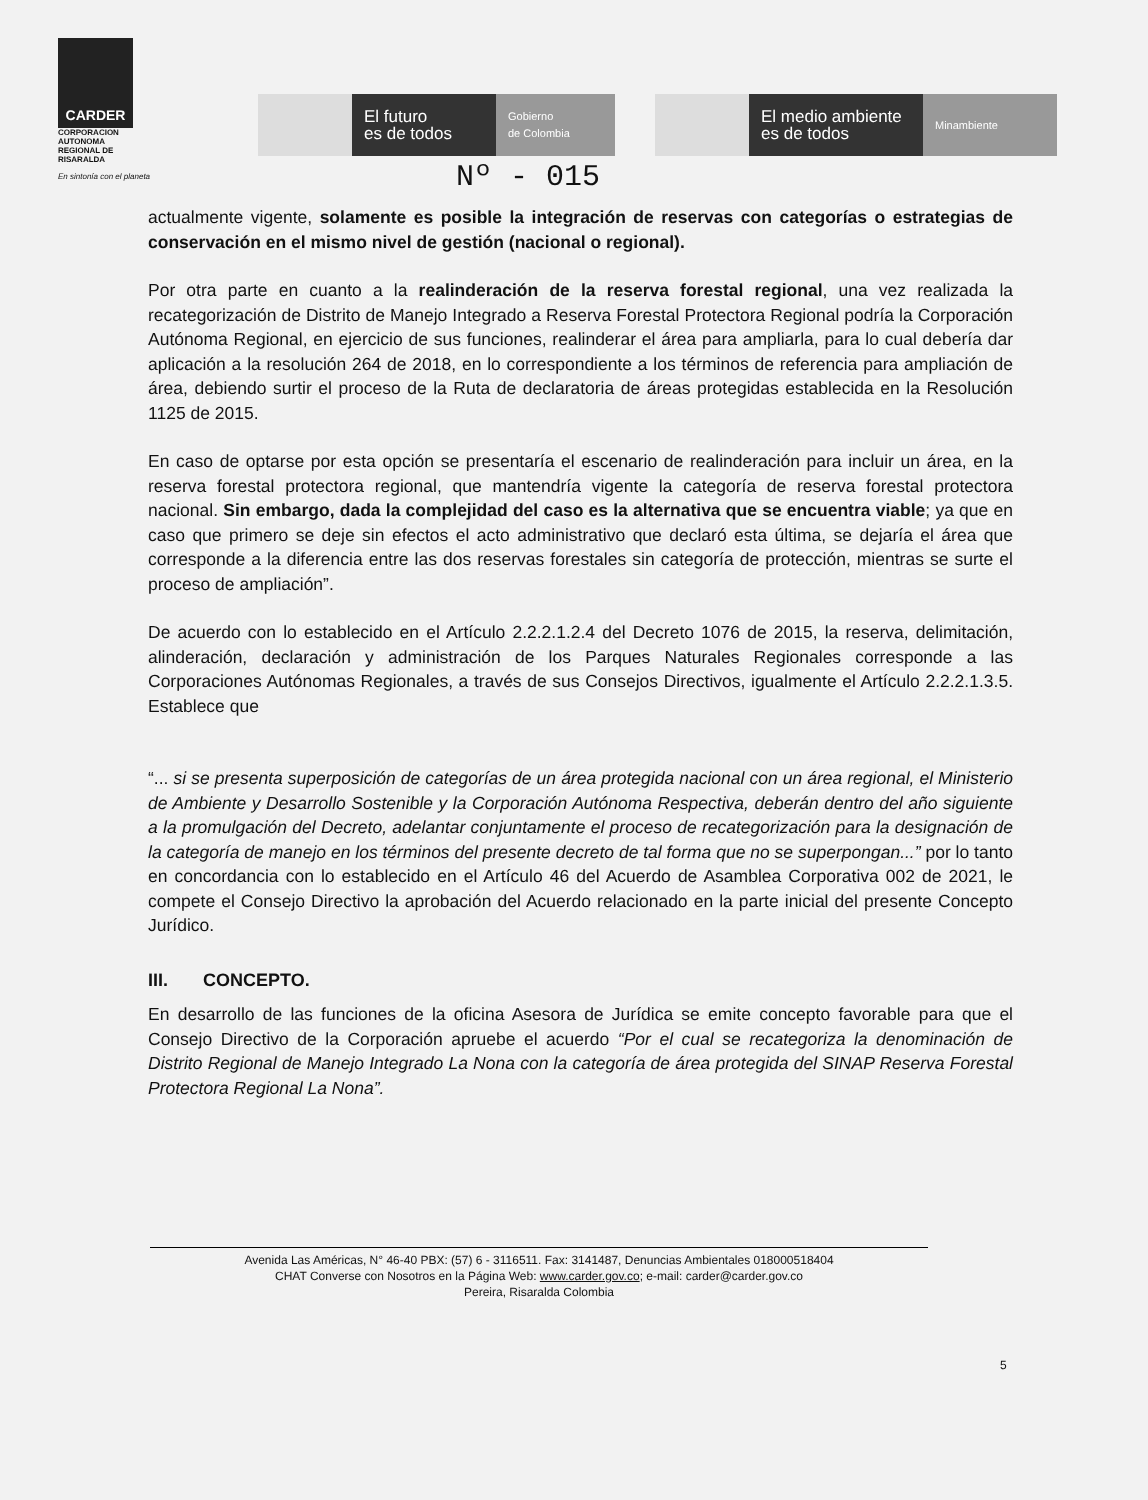CARDER
CORPORACION
AUTONOMA
REGIONAL DE
RISARALDA
En sintonía con el planeta
El futuro
es de todos
Gobierno
de Colombia
El medio ambiente
es de todos
Minambiente
Nº - 015
actualmente vigente, solamente es posible la integración de reservas con categorías o estrategias de conservación en el mismo nivel de gestión (nacional o regional).
Por otra parte en cuanto a la realinderación de la reserva forestal regional, una vez realizada la recategorización de Distrito de Manejo Integrado a Reserva Forestal Protectora Regional podría la Corporación Autónoma Regional, en ejercicio de sus funciones, realinderar el área para ampliarla, para lo cual debería dar aplicación a la resolución 264 de 2018, en lo correspondiente a los términos de referencia para ampliación de área, debiendo surtir el proceso de la Ruta de declaratoria de áreas protegidas establecida en la Resolución 1125 de 2015.
En caso de optarse por esta opción se presentaría el escenario de realinderación para incluir un área, en la reserva forestal protectora regional, que mantendría vigente la categoría de reserva forestal protectora nacional. Sin embargo, dada la complejidad del caso es la alternativa que se encuentra viable; ya que en caso que primero se deje sin efectos el acto administrativo que declaró esta última, se dejaría el área que corresponde a la diferencia entre las dos reservas forestales sin categoría de protección, mientras se surte el proceso de ampliación”.
De acuerdo con lo establecido en el Artículo 2.2.2.1.2.4 del Decreto 1076 de 2015, la reserva, delimitación, alinderación, declaración y administración de los Parques Naturales Regionales corresponde a las Corporaciones Autónomas Regionales, a través de sus Consejos Directivos, igualmente el Artículo 2.2.2.1.3.5. Establece que
“... si se presenta superposición de categorías de un área protegida nacional con un área regional, el Ministerio de Ambiente y Desarrollo Sostenible y la Corporación Autónoma Respectiva, deberán dentro del año siguiente a la promulgación del Decreto, adelantar conjuntamente el proceso de recategorización para la designación de la categoría de manejo en los términos del presente decreto de tal forma que no se superpongan...” por lo tanto en concordancia con lo establecido en el Artículo 46 del Acuerdo de Asamblea Corporativa 002 de 2021, le compete el Consejo Directivo la aprobación del Acuerdo relacionado en la parte inicial del presente Concepto Jurídico.
III. CONCEPTO.
En desarrollo de las funciones de la oficina Asesora de Jurídica se emite concepto favorable para que el Consejo Directivo de la Corporación apruebe el acuerdo “Por el cual se recategoriza la denominación de Distrito Regional de Manejo Integrado La Nona con la categoría de área protegida del SINAP Reserva Forestal Protectora Regional La Nona”.
Avenida Las Américas, N° 46-40 PBX: (57) 6 - 3116511. Fax: 3141487, Denuncias Ambientales 018000518404
CHAT Converse con Nosotros en la Página Web: www.carder.gov.co; e-mail: carder@carder.gov.co
Pereira, Risaralda Colombia
5